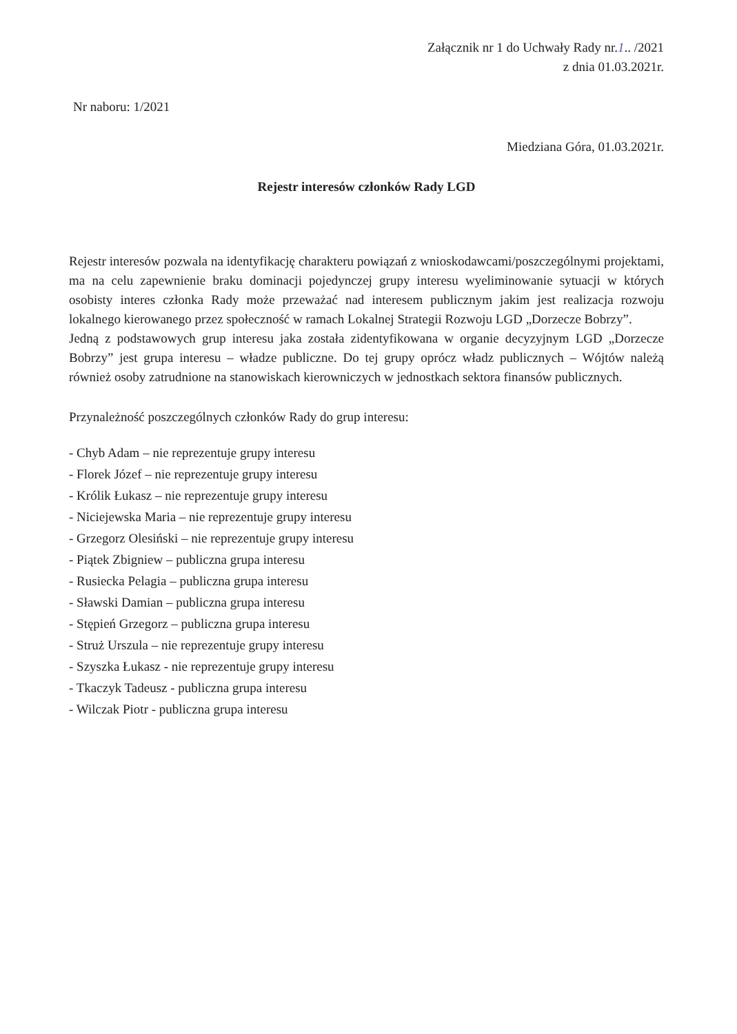Załącznik nr 1 do Uchwały Rady nr.1.. /2021
z dnia 01.03.2021r.
Nr naboru: 1/2021
Miedziana Góra, 01.03.2021r.
Rejestr interesów członków Rady LGD
Rejestr interesów pozwala na identyfikację charakteru powiązań z wnioskodawcami/poszczególnymi projektami, ma na celu zapewnienie braku dominacji pojedynczej grupy interesu wyeliminowanie sytuacji w których osobisty interes członka Rady może przeważać nad interesem publicznym jakim jest realizacja rozwoju lokalnego kierowanego przez społeczność w ramach Lokalnej Strategii Rozwoju LGD „Dorzecze Bobrzy”.
Jedną z podstawowych grup interesu jaka została zidentyfikowana w organie decyzyjnym LGD „Dorzecze Bobrzy” jest grupa interesu – władze publiczne. Do tej grupy oprócz władz publicznych – Wójtów należą również osoby zatrudnione na stanowiskach kierowniczych w jednostkach sektora finansów publicznych.
Przynależność poszczególnych członków Rady do grup interesu:
- Chyb Adam – nie reprezentuje grupy interesu
- Florek Józef – nie reprezentuje grupy interesu
- Królik Łukasz – nie reprezentuje grupy interesu
- Niciejewska Maria – nie reprezentuje grupy interesu
- Grzegorz Olesiński – nie reprezentuje grupy interesu
- Piątek Zbigniew – publiczna grupa interesu
- Rusiecka Pelagia – publiczna grupa interesu
- Sławski Damian – publiczna grupa interesu
- Stępień Grzegorz – publiczna grupa interesu
- Struż Urszula – nie reprezentuje grupy interesu
- Szyszka Łukasz - nie reprezentuje grupy interesu
- Tkaczyk Tadeusz - publiczna grupa interesu
- Wilczak Piotr - publiczna grupa interesu